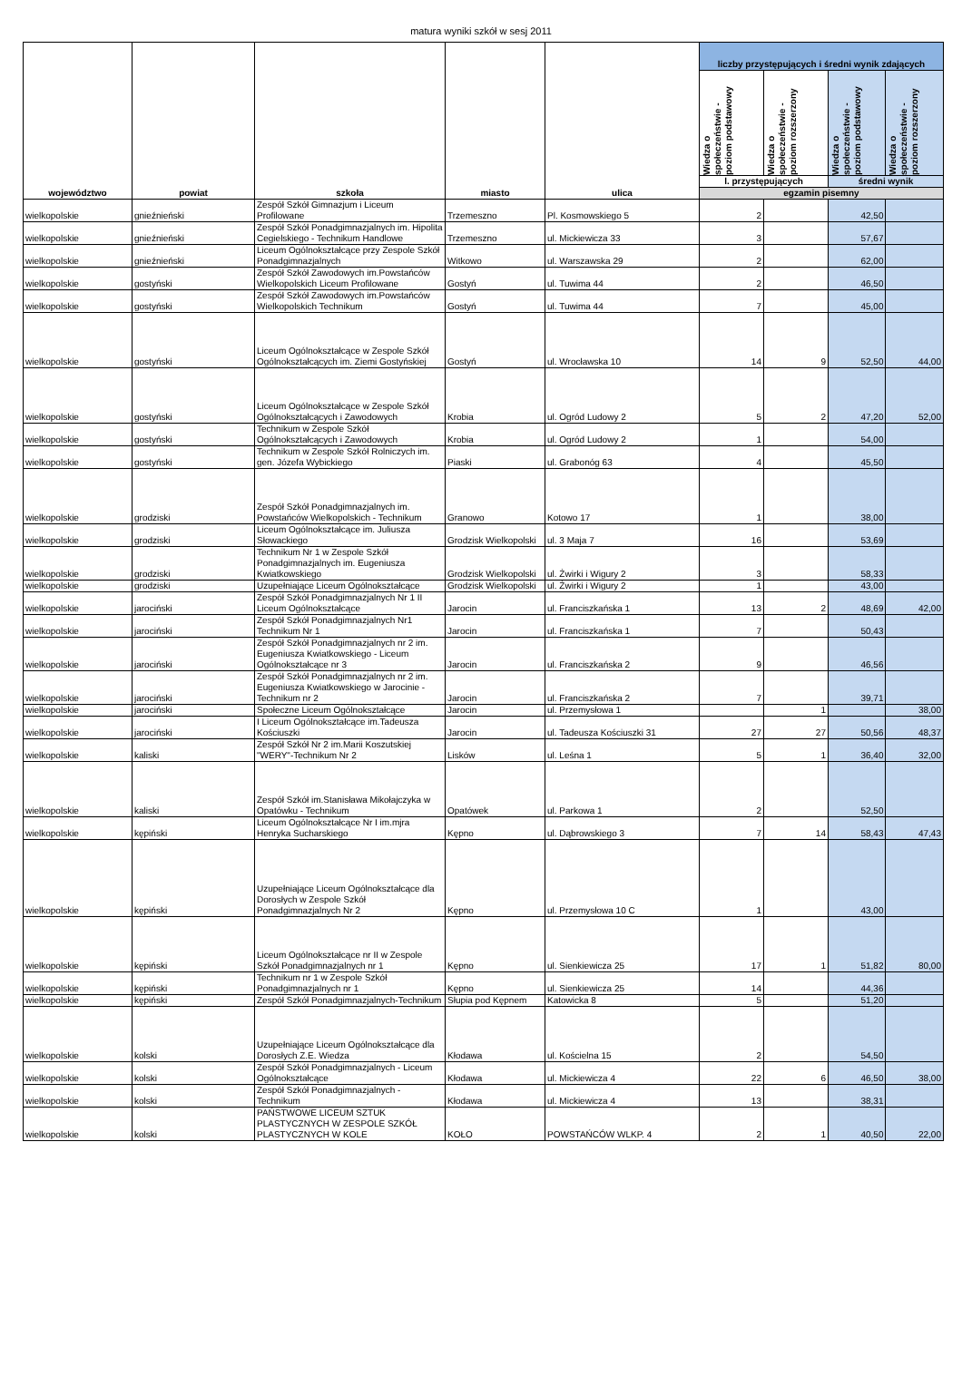matura wyniki szkół w sesj 2011
| województwo | powiat | szkoła | miasto | ulica | liczby przystępujących i średni wynik zdających | | | |
| --- | --- | --- | --- | --- | --- | --- | --- | --- |
| | | | | | Wiedza o społeczeństwie - poziom podstawowy | Wiedza o społeczeństwie - poziom rozszerzony | Wiedza o społeczeństwie - poziom podstawowy | Wiedza o społeczeństwie - poziom rozszerzony |
| | | | | | l. przystępujących | | średni wynik | |
| | | | | | egzamin pisemny | | | |
| wielkopolskie | gnieźnieński | Zespół Szkół Gimnazjum i Liceum Profilowane | Trzemeszno | Pl. Kosmowskiego 5 | 2 | | 42,50 | |
| wielkopolskie | gnieźnieński | Zespół Szkół Ponadgimnazjalnych im. Hipolita Cegielskiego - Technikum Handlowe | Trzemeszno | ul. Mickiewicza 33 | 3 | | 57,67 | |
| wielkopolskie | gnieźnieński | Liceum Ogólnokształcące przy Zespole Szkół Ponadgimnazjalnych | Witkowo | ul. Warszawska 29 | 2 | | 62,00 | |
| wielkopolskie | gostyński | Zespół Szkół Zawodowych im.Powstańców Wielkopolskich Liceum Profilowane | Gostyń | ul. Tuwima 44 | 2 | | 46,50 | |
| wielkopolskie | gostyński | Zespół Szkół Zawodowych im.Powstańców Wielkopolskich Technikum | Gostyń | ul. Tuwima 44 | 7 | | 45,00 | |
| wielkopolskie | gostyński | Liceum Ogólnokształcące w Zespole Szkół Ogólnokształcących im. Ziemi Gostyńskiej | Gostyń | ul. Wrocławska 10 | 14 | 9 | 52,50 | 44,00 |
| wielkopolskie | gostyński | Liceum Ogólnokształcące w Zespole Szkół Ogólnokształcących i Zawodowych | Krobia | ul. Ogród Ludowy 2 | 5 | 2 | 47,20 | 52,00 |
| wielkopolskie | gostyński | Technikum w Zespole Szkół Ogólnokształcących i Zawodowych | Krobia | ul. Ogród Ludowy 2 | 1 | | 54,00 | |
| wielkopolskie | gostyński | Technikum w Zespole Szkół Rolniczych im. gen. Józefa Wybickiego | Piaski | ul. Grabonóg 63 | 4 | | 45,50 | |
| wielkopolskie | grodziski | Zespół Szkół Ponadgimnazjalnych im. Powstańców Wielkopolskich - Technikum | Granowo | Kotowo 17 | 1 | | 38,00 | |
| wielkopolskie | grodziski | Liceum Ogólnokształcące im. Juliusza Słowackiego | Grodzisk Wielkopolski | ul. 3 Maja 7 | 16 | | 53,69 | |
| wielkopolskie | grodziski | Technikum Nr 1 w Zespole Szkół Ponadgimnazjalnych im. Eugeniusza Kwiatkowskiego | Grodzisk Wielkopolski | ul. Żwirki i Wigury 2 | 3 | | 58,33 | |
| wielkopolskie | grodziski | Uzupełniające Liceum Ogólnokształcące | Grodzisk Wielkopolski | ul. Żwirki i Wigury 2 | 1 | | 43,00 | |
| wielkopolskie | jarociński | Zespół Szkół Ponadgimnazjalnych Nr 1 II Liceum Ogólnokształcące | Jarocin | ul. Franciszkańska 1 | 13 | 2 | 48,69 | 42,00 |
| wielkopolskie | jarociński | Zespół Szkół Ponadgimnazjalnych Nr1 Technikum Nr 1 | Jarocin | ul. Franciszkańska 1 | 7 | | 50,43 | |
| wielkopolskie | jarociński | Zespół Szkół Ponadgimnazjalnych nr 2 im. Eugeniusza Kwiatkowskiego - Liceum Ogólnokształcące nr 3 | Jarocin | ul. Franciszkańska 2 | 9 | | 46,56 | |
| wielkopolskie | jarociński | Zespół Szkół Ponadgimnazjalnych nr 2 im. Eugeniusza Kwiatkowskiego w Jarocinie - Technikum nr 2 | Jarocin | ul. Franciszkańska 2 | 7 | | 39,71 | |
| wielkopolskie | jarociński | Społeczne Liceum Ogólnokształcące | Jarocin | ul. Przemysłowa 1 | | 1 | | 38,00 |
| wielkopolskie | jarociński | I Liceum Ogólnokształcące im.Tadeusza Kościuszki | Jarocin | ul. Tadeusza Kościuszki 31 | 27 | 27 | 50,56 | 48,37 |
| wielkopolskie | kaliski | Zespół Szkół Nr 2 im.Marii Koszutskiej "WERY"-Technikum Nr 2 | Lisków | ul. Leśna 1 | 5 | 1 | 36,40 | 32,00 |
| wielkopolskie | kaliski | Zespół Szkół im.Stanisława Mikołajczyka w Opatówku - Technikum | Opatówek | ul. Parkowa 1 | 2 | | 52,50 | |
| wielkopolskie | kępiński | Liceum Ogólnokształcące Nr I im.mjra Henryka Sucharskiego | Kępno | ul. Dąbrowskiego 3 | 7 | 14 | 58,43 | 47,43 |
| wielkopolskie | kępiński | Uzupełniające Liceum Ogólnokształcące dla Dorosłych w Zespole Szkół Ponadgimnazjalnych Nr 2 | Kępno | ul. Przemysłowa 10 C | 1 | | 43,00 | |
| wielkopolskie | kępiński | Liceum Ogólnokształcące nr II w Zespole Szkół Ponadgimnazjalnych nr 1 | Kępno | ul. Sienkiewicza 25 | 17 | 1 | 51,82 | 80,00 |
| wielkopolskie | kępiński | Technikum nr 1 w Zespole Szkół Ponadgimnazjalnych nr 1 | Kępno | ul. Sienkiewicza 25 | 14 | | 44,36 | |
| wielkopolskie | kępiński | Zespół Szkół Ponadgimnazjalnych-Technikum | Słupia pod Kępnem | Katowicka 8 | 5 | | 51,20 | |
| wielkopolskie | kolski | Uzupełniające Liceum Ogólnokształcące dla Dorosłych Z.E. Wiedza | Kłodawa | ul. Kościelna 15 | 2 | | 54,50 | |
| wielkopolskie | kolski | Zespół Szkół Ponadgimnazjalnych - Liceum Ogólnokształcące | Kłodawa | ul. Mickiewicza 4 | 22 | 6 | 46,50 | 38,00 |
| wielkopolskie | kolski | Zespół Szkół Ponadgimnazjalnych - Technikum | Kłodawa | ul. Mickiewicza 4 | 13 | | 38,31 | |
| wielkopolskie | kolski | PAŃSTWOWE LICEUM SZTUK PLASTYCZNYCH W ZESPOLE SZKÓŁ PLASTYCZNYCH W KOLE | KOŁO | POWSTAŃCÓW WLKP. 4 | 2 | 1 | 40,50 | 22,00 |